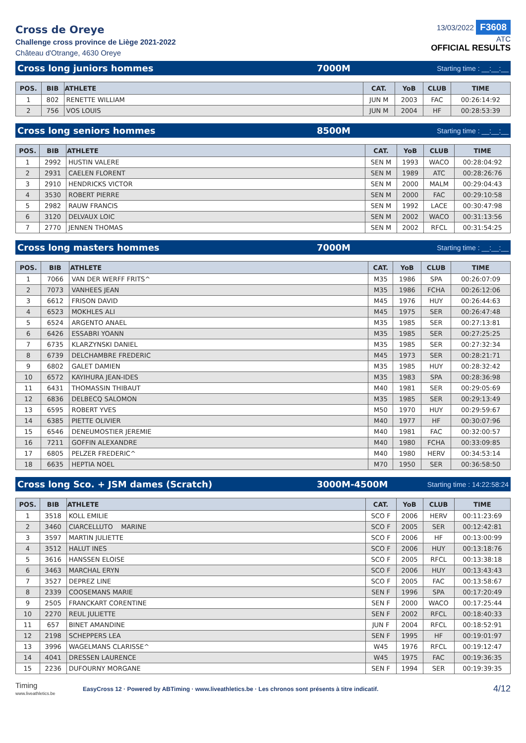Cross de Oreye
Challenge cross province de Liège 2021-2022
Château d'Otrange, 4630 Oreye
13/03/2022 F3608
ATC
OFFICIAL RESULTS
Cross long juniors hommes 7000M Starting time : __:__:__
| POS. | BIB | ATHLETE | CAT. | YoB | CLUB | TIME |
| --- | --- | --- | --- | --- | --- | --- |
| 1 | 802 | RENETTE WILLIAM | JUN M | 2003 | FAC | 00:26:14:92 |
| 2 | 756 | VOS LOUIS | JUN M | 2004 | HF | 00:28:53:39 |
Cross long seniors hommes 8500M Starting time : __:__:__
| POS. | BIB | ATHLETE | CAT. | YoB | CLUB | TIME |
| --- | --- | --- | --- | --- | --- | --- |
| 1 | 2992 | HUSTIN VALERE | SEN M | 1993 | WACO | 00:28:04:92 |
| 2 | 2931 | CAELEN FLORENT | SEN M | 1989 | ATC | 00:28:26:76 |
| 3 | 2910 | HENDRICKS VICTOR | SEN M | 2000 | MALM | 00:29:04:43 |
| 4 | 3530 | ROBERT PIERRE | SEN M | 2000 | FAC | 00:29:10:58 |
| 5 | 2982 | RAUW FRANCIS | SEN M | 1992 | LACE | 00:30:47:98 |
| 6 | 3120 | DELVAUX LOIC | SEN M | 2002 | WACO | 00:31:13:56 |
| 7 | 2770 | JENNEN THOMAS | SEN M | 2002 | RFCL | 00:31:54:25 |
Cross long masters hommes 7000M Starting time : __:__:__
| POS. | BIB | ATHLETE | CAT. | YoB | CLUB | TIME |
| --- | --- | --- | --- | --- | --- | --- |
| 1 | 7066 | VAN DER WERFF FRITS^ | M35 | 1986 | SPA | 00:26:07:09 |
| 2 | 7073 | VANHEES JEAN | M35 | 1986 | FCHA | 00:26:12:06 |
| 3 | 6612 | FRISON DAVID | M45 | 1976 | HUY | 00:26:44:63 |
| 4 | 6523 | MOKHLES ALI | M45 | 1975 | SER | 00:26:47:48 |
| 5 | 6524 | ARGENTO ANAEL | M35 | 1985 | SER | 00:27:13:81 |
| 6 | 6426 | ESSABRI YOANN | M35 | 1985 | SER | 00:27:25:25 |
| 7 | 6735 | KLARZYNSKI DANIEL | M35 | 1985 | SER | 00:27:32:34 |
| 8 | 6739 | DELCHAMBRE FREDERIC | M45 | 1973 | SER | 00:28:21:71 |
| 9 | 6802 | GALET DAMIEN | M35 | 1985 | HUY | 00:28:32:42 |
| 10 | 6572 | KAYIHURA JEAN-IDES | M35 | 1983 | SPA | 00:28:36:98 |
| 11 | 6431 | THOMASSIN THIBAUT | M40 | 1981 | SER | 00:29:05:69 |
| 12 | 6836 | DELBECQ SALOMON | M35 | 1985 | SER | 00:29:13:49 |
| 13 | 6595 | ROBERT YVES | M50 | 1970 | HUY | 00:29:59:67 |
| 14 | 6385 | PIETTE OLIVIER | M40 | 1977 | HF | 00:30:07:96 |
| 15 | 6546 | DENEUMOSTIER JEREMIE | M40 | 1981 | FAC | 00:32:00:57 |
| 16 | 7211 | GOFFIN ALEXANDRE | M40 | 1980 | FCHA | 00:33:09:85 |
| 17 | 6805 | PELZER FREDERIC^ | M40 | 1980 | HERV | 00:34:53:14 |
| 18 | 6635 | HEPTIA NOEL | M70 | 1950 | SER | 00:36:58:50 |
Cross long Sco. + JSM dames (Scratch) 3000M-4500M Starting time : 14:22:58:24
| POS. | BIB | ATHLETE | CAT. | YoB | CLUB | TIME |
| --- | --- | --- | --- | --- | --- | --- |
| 1 | 3518 | KOLL EMILIE | SCO F | 2006 | HERV | 00:11:23:69 |
| 2 | 3460 | CIARCELLUTO MARINE | SCO F | 2005 | SER | 00:12:42:81 |
| 3 | 3597 | MARTIN JULIETTE | SCO F | 2006 | HF | 00:13:00:99 |
| 4 | 3512 | HALUT INES | SCO F | 2006 | HUY | 00:13:18:76 |
| 5 | 3616 | HANSSEN ELOISE | SCO F | 2005 | RFCL | 00:13:38:18 |
| 6 | 3463 | MARCHAL ERYN | SCO F | 2006 | HUY | 00:13:43:43 |
| 7 | 3527 | DEPREZ LINE | SCO F | 2005 | FAC | 00:13:58:67 |
| 8 | 2339 | COOSEMANS MARIE | SEN F | 1996 | SPA | 00:17:20:49 |
| 9 | 2505 | FRANCKART CORENTINE | SEN F | 2000 | WACO | 00:17:25:44 |
| 10 | 2270 | REUL JULIETTE | SEN F | 2002 | RFCL | 00:18:40:33 |
| 11 | 657 | BINET AMANDINE | JUN F | 2004 | RFCL | 00:18:52:91 |
| 12 | 2198 | SCHEPPERS LEA | SEN F | 1995 | HF | 00:19:01:97 |
| 13 | 3996 | WAGELMANS CLARISSE^ | W45 | 1976 | RFCL | 00:19:12:47 |
| 14 | 4041 | DRESSEN LAURENCE | W45 | 1975 | FAC | 00:19:36:35 |
| 15 | 2236 | DUFOURNY MORGANE | SEN F | 1994 | SER | 00:19:39:35 |
Timing
www.liveathletics.be
EasyCross 12 · Powered by ABTiming · www.liveathletics.be · Les chronos sont présents à titre indicatif.
4/12